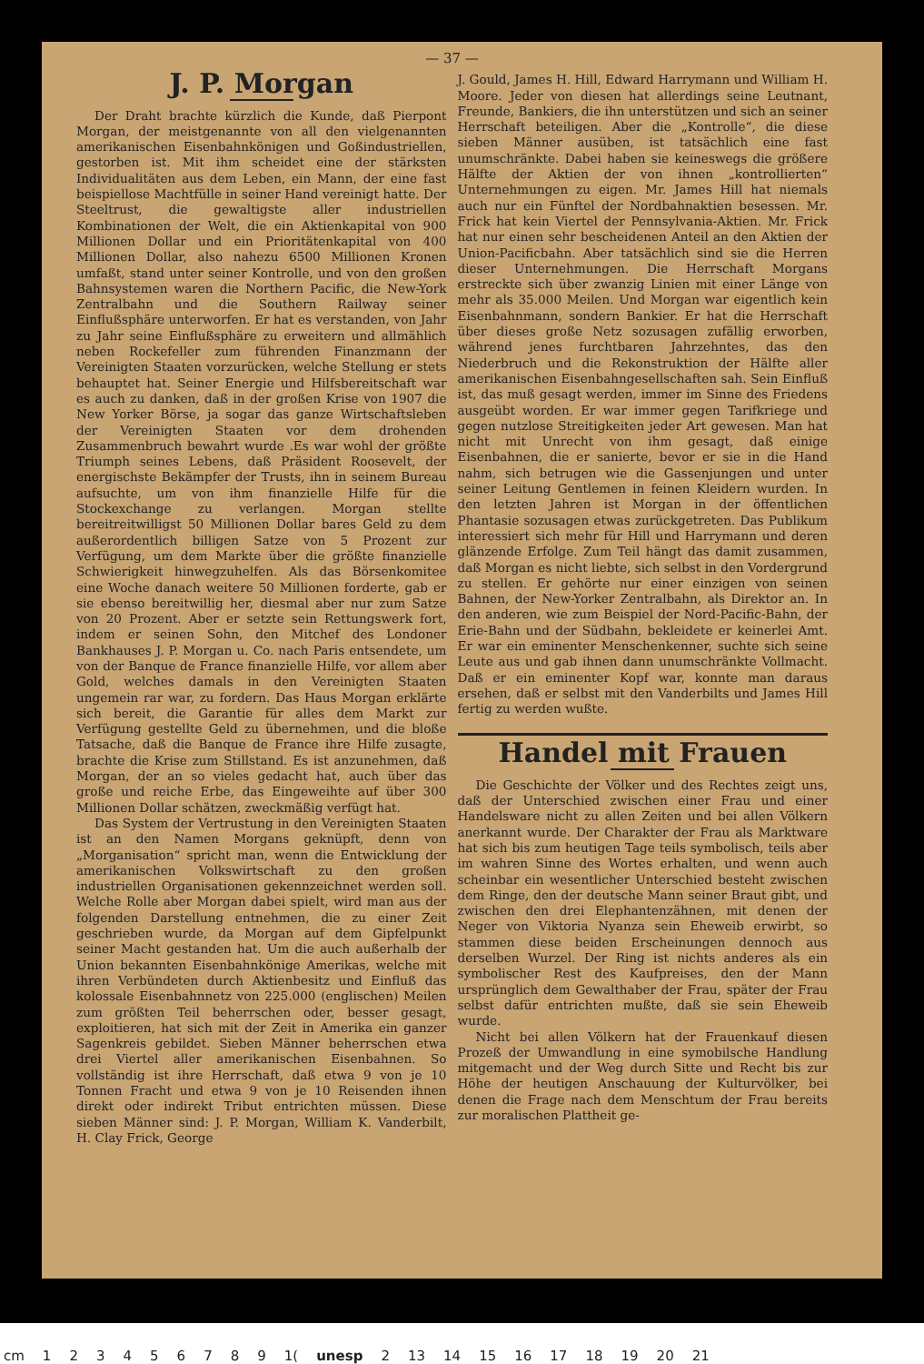— 37 —
J. P. Morgan
Der Draht brachte kürzlich die Kunde, daß Pierpont Morgan, der meistgenannte von all den vielgenannten amerikanischen Eisenbahnkönigen und Goßindustriellen, gestorben ist. Mit ihm scheidet eine der stärksten Individualitäten aus dem Leben, ein Mann, der eine fast beispiellose Machtfülle in seiner Hand vereinigt hatte. Der Steeltrust, die gewaltigste aller industriellen Kombinationen der Welt, die ein Aktienkapital von 900 Millionen Dollar und ein Prioritätenkapital von 400 Millionen Dollar, also nahezu 6500 Millionen Kronen umfaßt, stand unter seiner Kontrolle, und von den großen Bahnsystemen waren die Northern Pacific, die New-York Zentralbahn und die Southern Railway seiner Einflußsphäre unterworfen. Er hat es verstanden, von Jahr zu Jahr seine Einflußsphäre zu erweitern und allmählich neben Rockefeller zum führenden Finanzmann der Vereinigten Staaten vorzurücken, welche Stellung er stets behauptet hat. Seiner Energie und Hilfsbereitschaft war es auch zu danken, daß in der großen Krise von 1907 die New Yorker Börse, ja sogar das ganze Wirtschaftsleben der Vereinigten Staaten vor dem drohenden Zusammenbruch bewahrt wurde .Es war wohl der größte Triumph seines Lebens, daß Präsident Roosevelt, der energischste Bekämpfer der Trusts, ihn in seinem Bureau aufsuchte, um von ihm finanzielle Hilfe für die Stockexchange zu verlangen. Morgan stellte bereitreitwilligst 50 Millionen Dollar bares Geld zu dem außerordentlich billigen Satze von 5 Prozent zur Verfügung, um dem Markte über die größte finanzielle Schwierigkeit hinwegzuhelfen. Als das Börsenkomitee eine Woche danach weitere 50 Millionen forderte, gab er sie ebenso bereitwillig her, diesmal aber nur zum Satze von 20 Prozent. Aber er setzte sein Rettungswerk fort, indem er seinen Sohn, den Mitchef des Londoner Bankhauses J. P. Morgan u. Co. nach Paris entsendete, um von der Banque de France finanzielle Hilfe, vor allem aber Gold, welches damals in den Vereinigten Staaten ungemein rar war, zu fordern. Das Haus Morgan erklärte sich bereit, die Garantie für alles dem Markt zur Verfügung gestellte Geld zu übernehmen, und die bloße Tatsache, daß die Banque de France ihre Hilfe zusagte, brachte die Krise zum Stillstand. Es ist anzunehmen, daß Morgan, der an so vieles gedacht hat, auch über das große und reiche Erbe, das Eingeweihte auf über 300 Millionen Dollar schätzen, zweckmäßig verfügt hat.
Das System der Vertrustung in den Vereinigten Staaten ist an den Namen Morgans geknüpft, denn von „Morganisation“ spricht man, wenn die Entwicklung der amerikanischen Volkswirtschaft zu den großen industriellen Organisationen gekennzeichnet werden soll. Welche Rolle aber Morgan dabei spielt, wird man aus der folgenden Darstellung entnehmen, die zu einer Zeit geschrieben wurde, da Morgan auf dem Gipfelpunkt seiner Macht gestanden hat. Um die auch außerhalb der Union bekannten Eisenbahnkönige Amerikas, welche mit ihren Verbündeten durch Aktienbesitz und Einfluß das kolossale Eisenbahnnetz von 225.000 (englischen) Meilen zum größten Teil beherrschen oder, besser gesagt, exploitieren, hat sich mit der Zeit in Amerika ein ganzer Sagenkreis gebildet. Sieben Männer beherrschen etwa drei Viertel aller amerikanischen Eisenbahnen. So vollständig ist ihre Herrschaft, daß etwa 9 von je 10 Tonnen Fracht und etwa 9 von je 10 Reisenden ihnen direkt oder indirekt Tribut entrichten müssen. Diese sieben Männer sind: J. P. Morgan, William K. Vanderbilt, H. Clay Frick, George
J. Gould, James H. Hill, Edward Harrymann und William H. Moore. Jeder von diesen hat allerdings seine Leutnant, Freunde, Bankiers, die ihn unterstützen und sich an seiner Herrschaft beteiligen. Aber die „Kontrolle“, die diese sieben Männer ausüben, ist tatsächlich eine fast unumschränkte. Dabei haben sie keineswegs die größere Hälfte der Aktien der von ihnen „kontrollierten“ Unternehmungen zu eigen. Mr. James Hill hat niemals auch nur ein Fünftel der Nordbahnaktien besessen. Mr. Frick hat kein Viertel der Pennsylvania-Aktien. Mr. Frick hat nur einen sehr bescheidenen Anteil an den Aktien der Union-Pacificbahn. Aber tatsächlich sind sie die Herren dieser Unternehmungen. Die Herrschaft Morgans erstreckte sich über zwanzig Linien mit einer Länge von mehr als 35.000 Meilen. Und Morgan war eigentlich kein Eisenbahnmann, sondern Bankier. Er hat die Herrschaft über dieses große Netz sozusagen zufällig erworben, während jenes furchtbaren Jahrzehntes, das den Niederbruch und die Rekonstruktion der Hälfte aller amerikanischen Eisenbahngesellschaften sah. Sein Einfluß ist, das muß gesagt werden, immer im Sinne des Friedens ausgeübt worden. Er war immer gegen Tarifkriege und gegen nutzlose Streitigkeiten jeder Art gewesen. Man hat nicht mit Unrecht von ihm gesagt, daß einige Eisenbahnen, die er sanierte, bevor er sie in die Hand nahm, sich betrugen wie die Gassenjungen und unter seiner Leitung Gentlemen in feinen Kleidern wurden. In den letzten Jahren ist Morgan in der öffentlichen Phantasie sozusagen etwas zurückgetreten. Das Publikum interessiert sich mehr für Hill und Harrymann und deren glänzende Erfolge. Zum Teil hängt das damit zusammen, daß Morgan es nicht liebte, sich selbst in den Vordergrund zu stellen. Er gehörte nur einer einzigen von seinen Bahnen, der New-Yorker Zentralbahn, als Direktor an. In den anderen, wie zum Beispiel der Nord-Pacific-Bahn, der Erie-Bahn und der Südbahn, bekleidete er keinerlei Amt. Er war ein eminenter Menschenkenner, suchte sich seine Leute aus und gab ihnen dann unumschränkte Vollmacht. Daß er ein eminenter Kopf war, konnte man daraus ersehen, daß er selbst mit den Vanderbilts und James Hill fertig zu werden wußte.
Handel mit Frauen
Die Geschichte der Völker und des Rechtes zeigt uns, daß der Unterschied zwischen einer Frau und einer Handelsware nicht zu allen Zeiten und bei allen Völkern anerkannt wurde. Der Charakter der Frau als Marktware hat sich bis zum heutigen Tage teils symbolisch, teils aber im wahren Sinne des Wortes erhalten, und wenn auch scheinbar ein wesentlicher Unterschied besteht zwischen dem Ringe, den der deutsche Mann seiner Braut gibt, und zwischen den drei Elephantenzähnen, mit denen der Neger von Viktoria Nyanza sein Eheweib erwirbt, so stammen diese beiden Erscheinungen dennoch aus derselben Wurzel. Der Ring ist nichts anderes als ein symbolischer Rest des Kaufpreises, den der Mann ursprünglich dem Gewalthaber der Frau, später der Frau selbst dafür entrichten mußte, daß sie sein Eheweib wurde.
Nicht bei allen Völkern hat der Frauenkauf diesen Prozeß der Umwandlung in eine symobilsche Handlung mitgemacht und der Weg durch Sitte und Recht bis zur Höhe der heutigen Anschauung der Kulturvölker, bei denen die Frage nach dem Menschtum der Frau bereits zur moralischen Plattheit ge-
cm 123456789 1(unesp 2 13 14 15 16 17 18 19 20 21